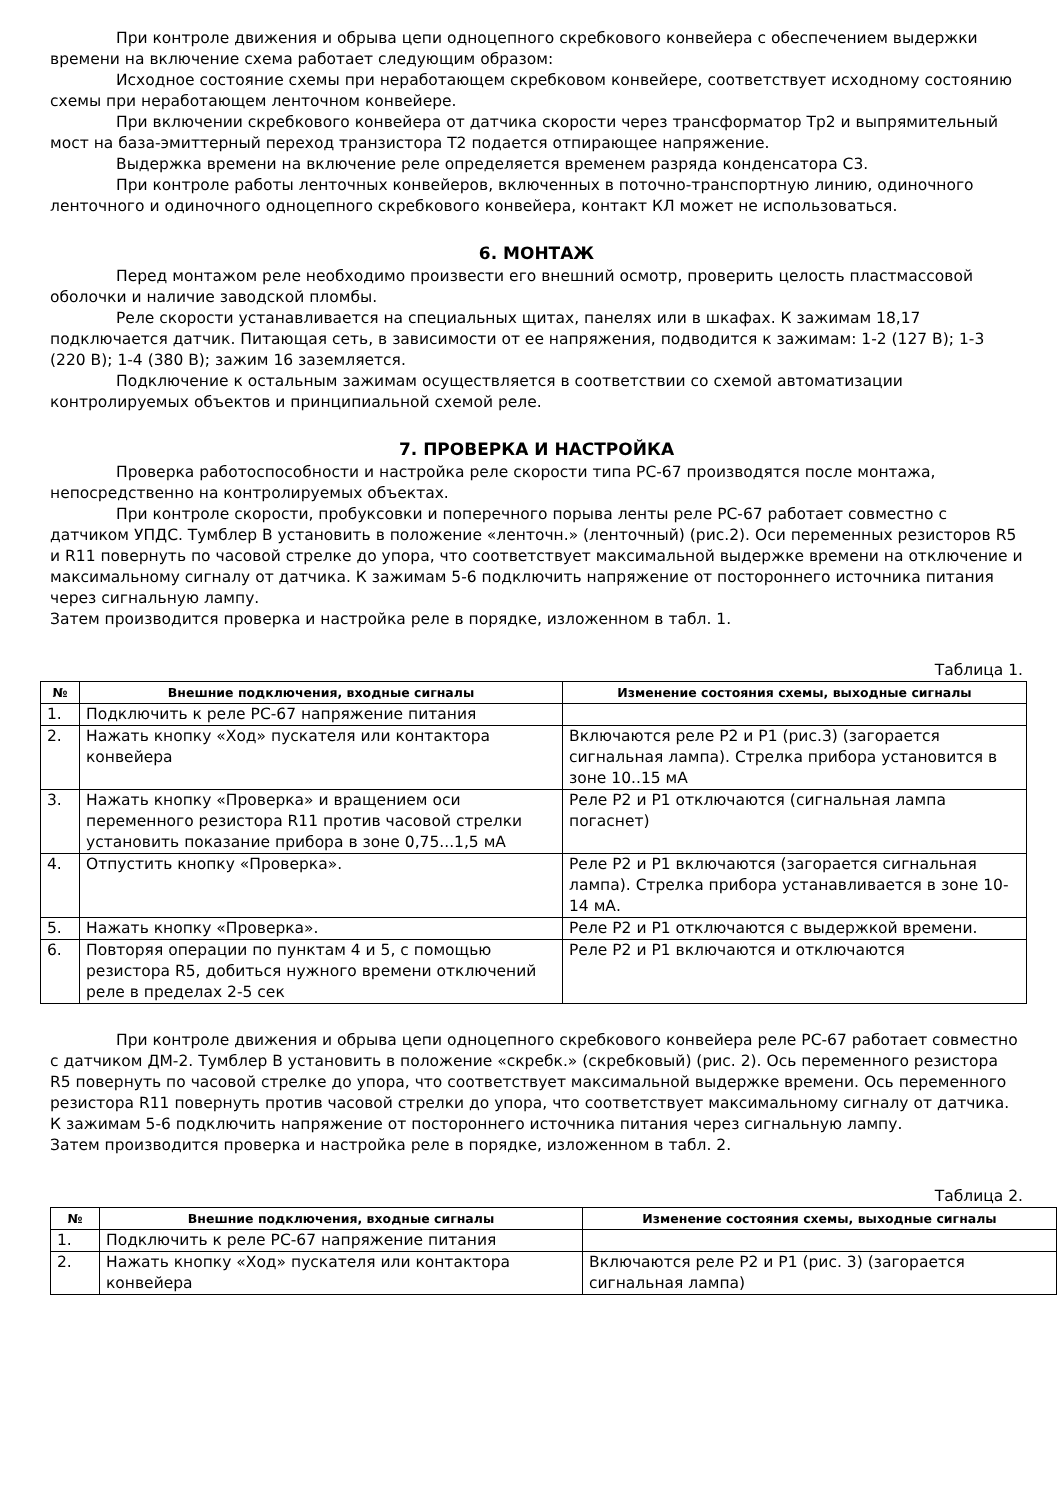При контроле движения и обрыва цепи одноцепного скребкового конвейера с обеспечением выдержки времени на включение схема работает следующим образом:
Исходное состояние схемы при неработающем скребковом конвейере, соответствует исходному состоянию схемы при неработающем ленточном конвейере.
При включении скребкового конвейера от датчика скорости через трансформатор Тр2 и выпрямительный мост на база-эмиттерный переход транзистора Т2 подается отпирающее напряжение.
Выдержка времени на включение реле определяется временем разряда конденсатора С3.
При контроле работы ленточных конвейеров, включенных в поточно-транспортную линию, одиночного ленточного и одиночного одноцепного скребкового конвейера, контакт КЛ может не использоваться.
6. МОНТАЖ
Перед монтажом реле необходимо произвести его внешний осмотр, проверить целость пластмассовой оболочки и наличие заводской пломбы.
Реле скорости устанавливается на специальных щитах, панелях или в шкафах. К зажимам 18,17 подключается датчик. Питающая сеть, в зависимости от ее напряжения, подводится к зажимам: 1-2 (127 В); 1-3 (220 В); 1-4 (380 В); зажим 16 заземляется.
Подключение к остальным зажимам осуществляется в соответствии со схемой автоматизации контролируемых объектов и принципиальной схемой реле.
7. ПРОВЕРКА И НАСТРОЙКА
Проверка работоспособности и настройка реле скорости типа РС-67 производятся после монтажа, непосредственно на контролируемых объектах.
При контроле скорости, пробуксовки и поперечного порыва ленты реле РС-67 работает совместно с датчиком УПДС. Тумблер В установить в положение «ленточн.» (ленточный) (рис.2). Оси переменных резисторов R5 и R11 повернуть по часовой стрелке до упора, что соответствует максимальной выдержке времени на отключение и максимальному сигналу от датчика. К зажимам 5-6 подключить напряжение от постороннего источника питания через сигнальную лампу.
Затем производится проверка и настройка реле в порядке, изложенном в табл. 1.
Таблица 1.
| № | Внешние подключения, входные сигналы | Изменение состояния схемы, выходные сигналы |
| --- | --- | --- |
| 1. | Подключить к реле РС-67 напряжение питания | |
| 2. | Нажать кнопку «Ход» пускателя или контактора конвейера | Включаются реле Р2 и Р1 (рис.3) (загорается сигнальная лампа). Стрелка прибора установится в зоне 10..15 мА |
| 3. | Нажать кнопку «Проверка» и вращением оси переменного резистора R11 против часовой стрелки установить показание прибора в зоне 0,75...1,5 мА | Реле Р2 и Р1 отключаются (сигнальная лампа погаснет) |
| 4. | Отпустить кнопку «Проверка». | Реле Р2 и Р1 включаются (загорается сигнальная лампа). Стрелка прибора устанавливается в зоне 10-14 мА. |
| 5. | Нажать кнопку «Проверка». | Реле Р2 и Р1 отключаются с выдержкой времени. |
| 6. | Повторяя операции по пунктам 4 и 5, с помощью резистора R5, добиться нужного времени отключений реле в пределах 2-5 сек | Реле Р2 и Р1 включаются и отключаются |
При контроле движения и обрыва цепи одноцепного скребкового конвейера реле РС-67 работает совместно с датчиком ДМ-2. Тумблер В установить в положение «скребк.» (скребковый) (рис. 2). Ось переменного резистора R5 повернуть по часовой стрелке до упора, что соответствует максимальной выдержке времени. Ось переменного резистора R11 повернуть против часовой стрелки до упора, что соответствует максимальному сигналу от датчика. К зажимам 5-6 подключить напряжение от постороннего источника питания через сигнальную лампу.
Затем производится проверка и настройка реле в порядке, изложенном в табл. 2.
Таблица 2.
| № | Внешние подключения, входные сигналы | Изменение состояния схемы, выходные сигналы |
| --- | --- | --- |
| 1. | Подключить к реле РС-67 напряжение питания | |
| 2. | Нажать кнопку «Ход» пускателя или контактора конвейера | Включаются реле Р2 и Р1 (рис. 3) (загорается сигнальная лампа) |